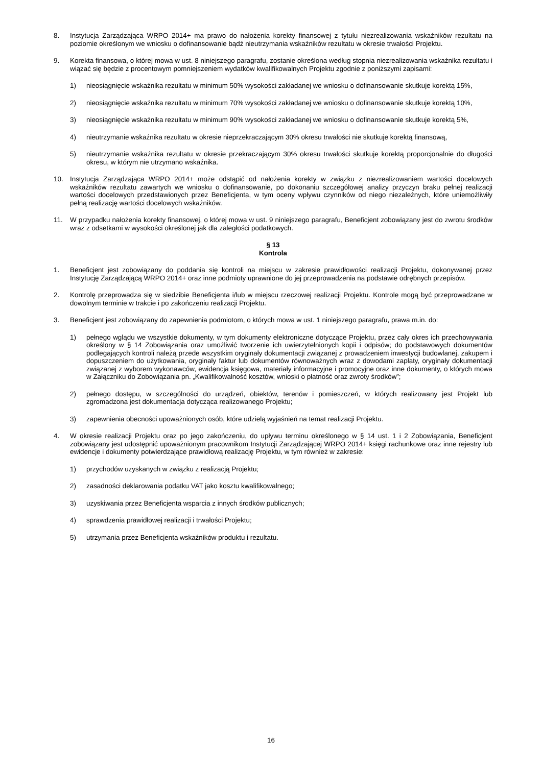8. Instytucja Zarządzająca WRPO 2014+ ma prawo do nałożenia korekty finansowej z tytułu niezrealizowania wskaźników rezultatu na poziomie określonym we wniosku o dofinansowanie bądź nieutrzymania wskaźników rezultatu w okresie trwałości Projektu.
9. Korekta finansowa, o której mowa w ust. 8 niniejszego paragrafu, zostanie określona według stopnia niezrealizowania wskaźnika rezultatu i wiązać się będzie z procentowym pomniejszeniem wydatków kwalifikowalnych Projektu zgodnie z poniższymi zapisami:
1) nieosiągnięcie wskaźnika rezultatu w minimum 50% wysokości zakładanej we wniosku o dofinansowanie skutkuje korektą 15%,
2) nieosiągnięcie wskaźnika rezultatu w minimum 70% wysokości zakładanej we wniosku o dofinansowanie skutkuje korektą 10%,
3) nieosiągnięcie wskaźnika rezultatu w minimum 90% wysokości zakładanej we wniosku o dofinansowanie skutkuje korektą 5%,
4) nieutrzymanie wskaźnika rezultatu w okresie nieprzekraczającym 30% okresu trwałości nie skutkuje korektą finansową,
5) nieutrzymanie wskaźnika rezultatu w okresie przekraczającym 30% okresu trwałości skutkuje korektą proporcjonalnie do długości okresu, w którym nie utrzymano wskaźnika.
10. Instytucja Zarządzająca WRPO 2014+ może odstąpić od nałożenia korekty w związku z niezrealizowaniem wartości docelowych wskaźników rezultatu zawartych we wniosku o dofinansowanie, po dokonaniu szczegółowej analizy przyczyn braku pełnej realizacji wartości docelowych przedstawionych przez Beneficjenta, w tym oceny wpływu czynników od niego niezależnych, które uniemożliwiły pełną realizację wartości docelowych wskaźników.
11. W przypadku nałożenia korekty finansowej, o której mowa w ust. 9 niniejszego paragrafu, Beneficjent zobowiązany jest do zwrotu środków wraz z odsetkami w wysokości określonej jak dla zaległości podatkowych.
§ 13
Kontrola
1. Beneficjent jest zobowiązany do poddania się kontroli na miejscu w zakresie prawidłowości realizacji Projektu, dokonywanej przez Instytucję Zarządzającą WRPO 2014+ oraz inne podmioty uprawnione do jej przeprowadzenia na podstawie odrębnych przepisów.
2. Kontrolę przeprowadza się w siedzibie Beneficjenta i/lub w miejscu rzeczowej realizacji Projektu. Kontrole mogą być przeprowadzane w dowolnym terminie w trakcie i po zakończeniu realizacji Projektu.
3. Beneficjent jest zobowiązany do zapewnienia podmiotom, o których mowa w ust. 1 niniejszego paragrafu, prawa m.in. do:
1) pełnego wglądu we wszystkie dokumenty, w tym dokumenty elektroniczne dotyczące Projektu, przez cały okres ich przechowywania określony w § 14 Zobowiązania oraz umożliwić tworzenie ich uwierzytelnionych kopii i odpisów; do podstawowych dokumentów podlegających kontroli należą przede wszystkim oryginały dokumentacji związanej z prowadzeniem inwestycji budowlanej, zakupem i dopuszczeniem do użytkowania, oryginały faktur lub dokumentów równoważnych wraz z dowodami zapłaty, oryginały dokumentacji związanej z wyborem wykonawców, ewidencja księgowa, materiały informacyjne i promocyjne oraz inne dokumenty, o których mowa w Załączniku do Zobowiązania pn. „Kwalifikowalność kosztów, wnioski o płatność oraz zwroty środków”;
2) pełnego dostępu, w szczególności do urządzeń, obiektów, terenów i pomieszczeń, w których realizowany jest Projekt lub zgromadzona jest dokumentacja dotycząca realizowanego Projektu;
3) zapewnienia obecności upoważnionych osób, które udzielą wyjaśnień na temat realizacji Projektu.
4. W okresie realizacji Projektu oraz po jego zakończeniu, do upływu terminu określonego w § 14 ust. 1 i 2 Zobowiązania, Beneficjent zobowiązany jest udostępnić upoważnionym pracownikom Instytucji Zarządzającej WRPO 2014+ księgi rachunkowe oraz inne rejestry lub ewidencje i dokumenty potwierdzające prawidłową realizację Projektu, w tym również w zakresie:
1) przychodów uzyskanych w związku z realizacją Projektu;
2) zasadności deklarowania podatku VAT jako kosztu kwalifikowalnego;
3) uzyskiwania przez Beneficjenta wsparcia z innych środków publicznych;
4) sprawdzenia prawidłowej realizacji i trwałości Projektu;
5) utrzymania przez Beneficjenta wskaźników produktu i rezultatu.
16